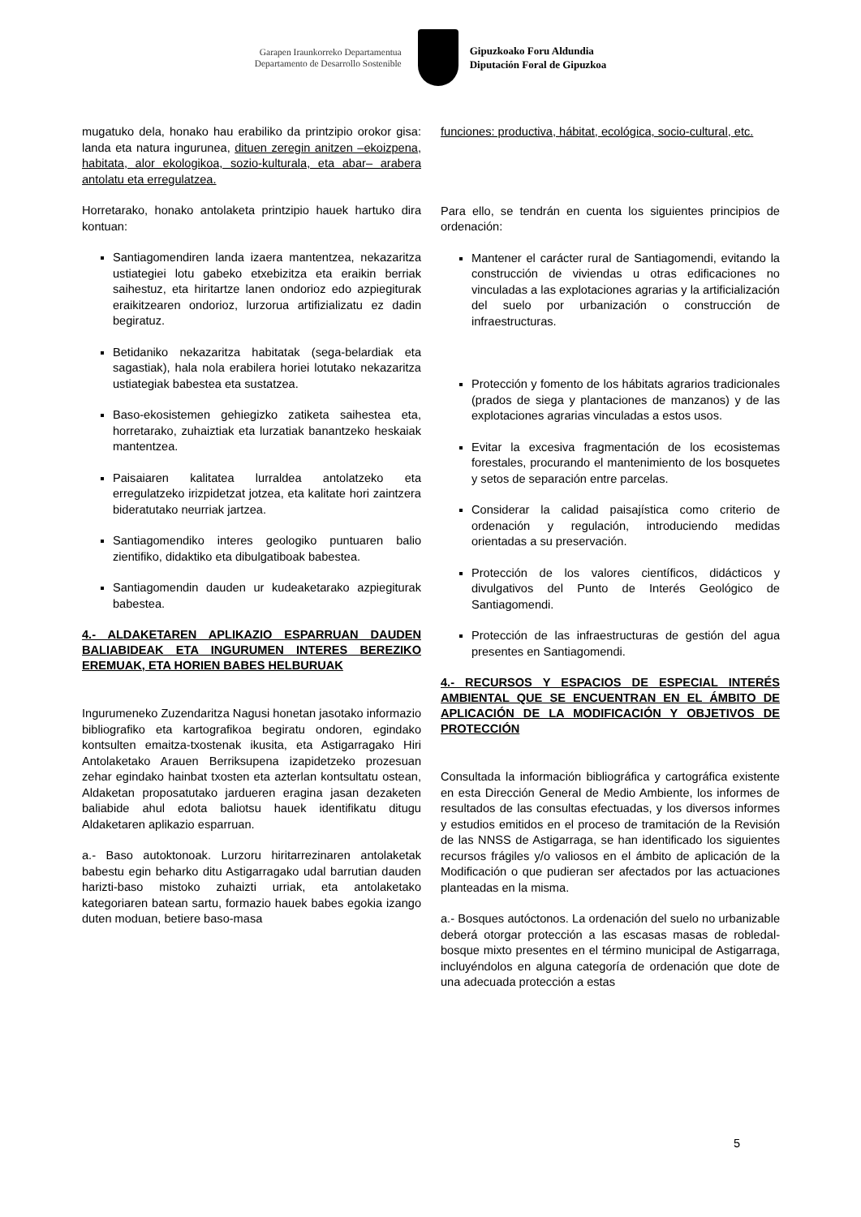Garapen Iraunkorreko Departamentua
Departamento de Desarrollo Sostenible
Gipuzkoako Foru Aldundia
Diputación Foral de Gipuzkoa
mugatuko dela, honako hau erabiliko da printzipio orokor gisa: landa eta natura ingurunea, dituen zeregin anitzen –ekoizpena, habitata, alor ekologikoa, sozio-kulturala, eta abar– arabera antolatu eta erregulatzea.
Horretarako, honako antolaketa printzipio hauek hartuko dira kontuan:
Santiagomendiren landa izaera mantentzea, nekazaritza ustiategiei lotu gabeko etxebizitza eta eraikin berriak saihestuz, eta hiritartze lanen ondorioz edo azpiegiturak eraikitzearen ondorioz, lurzorua artifizializatu ez dadin begiratuz.
Betidaniko nekazaritza habitatak (sega-belardiak eta sagastiak), hala nola erabilera horiei lotutako nekazaritza ustiategiak babestea eta sustatzea.
Baso-ekosistemen gehiegizko zatiketa saihestea eta, horretarako, zuhaiztiak eta lurzatiak banantzeko heskaiak mantentzea.
Paisaiaren kalitatea lurraldea antolatzeko eta erregulatzeko irizpidetzat jotzea, eta kalitate hori zaintzera bideratutako neurriak jartzea.
Santiagomendiko interes geologiko puntuaren balio zientifiko, didaktiko eta dibulgatiboak babestea.
Santiagomendin dauden ur kudeaketarako azpiegiturak babestea.
4.- ALDAKETAREN APLIKAZIO ESPARRUAN DAUDEN BALIABIDEAK ETA INGURUMEN INTERES BEREZIKO EREMUAK, ETA HORIEN BABES HELBURUAK
Ingurumeneko Zuzendaritza Nagusi honetan jasotako informazio bibliografiko eta kartografikoa begiratu ondoren, egindako kontsulten emaitza-txostenak ikusita, eta Astigarragako Hiri Antolaketako Arauen Berriksupena izapidetzeko prozesuan zehar egindako hainbat txosten eta azterlan kontsultatu ostean, Aldaketan proposatutako jardueren eragina jasan dezaketen baliabide ahul edota baliotsu hauek identifikatu ditugu Aldaketaren aplikazio esparruan.
a.- Baso autoktonoak. Lurzoru hiritarrezinaren antolaketak babestu egin beharko ditu Astigarragako udal barrutian dauden harizti-baso mistoko zuhaizti urriak, eta antolaketako kategoriaren batean sartu, formazio hauek babes egokia izango duten moduan, betiere baso-masa
funciones: productiva, hábitat, ecológica, socio-cultural, etc.
Para ello, se tendrán en cuenta los siguientes principios de ordenación:
Mantener el carácter rural de Santiagomendi, evitando la construcción de viviendas u otras edificaciones no vinculadas a las explotaciones agrarias y la artificialización del suelo por urbanización o construcción de infraestructuras.
Protección y fomento de los hábitats agrarios tradicionales (prados de siega y plantaciones de manzanos) y de las explotaciones agrarias vinculadas a estos usos.
Evitar la excesiva fragmentación de los ecosistemas forestales, procurando el mantenimiento de los bosquetes y setos de separación entre parcelas.
Considerar la calidad paisajística como criterio de ordenación y regulación, introduciendo medidas orientadas a su preservación.
Protección de los valores científicos, didácticos y divulgativos del Punto de Interés Geológico de Santiagomendi.
Protección de las infraestructuras de gestión del agua presentes en Santiagomendi.
4.- RECURSOS Y ESPACIOS DE ESPECIAL INTERÉS AMBIENTAL QUE SE ENCUENTRAN EN EL ÁMBITO DE APLICACIÓN DE LA MODIFICACIÓN Y OBJETIVOS DE PROTECCIÓN
Consultada la información bibliográfica y cartográfica existente en esta Dirección General de Medio Ambiente, los informes de resultados de las consultas efectuadas, y los diversos informes y estudios emitidos en el proceso de tramitación de la Revisión de las NNSS de Astigarraga, se han identificado los siguientes recursos frágiles y/o valiosos en el ámbito de aplicación de la Modificación o que pudieran ser afectados por las actuaciones planteadas en la misma.
a.- Bosques autóctonos. La ordenación del suelo no urbanizable deberá otorgar protección a las escasas masas de robledal-bosque mixto presentes en el término municipal de Astigarraga, incluyéndolos en alguna categoría de ordenación que dote de una adecuada protección a estas
5